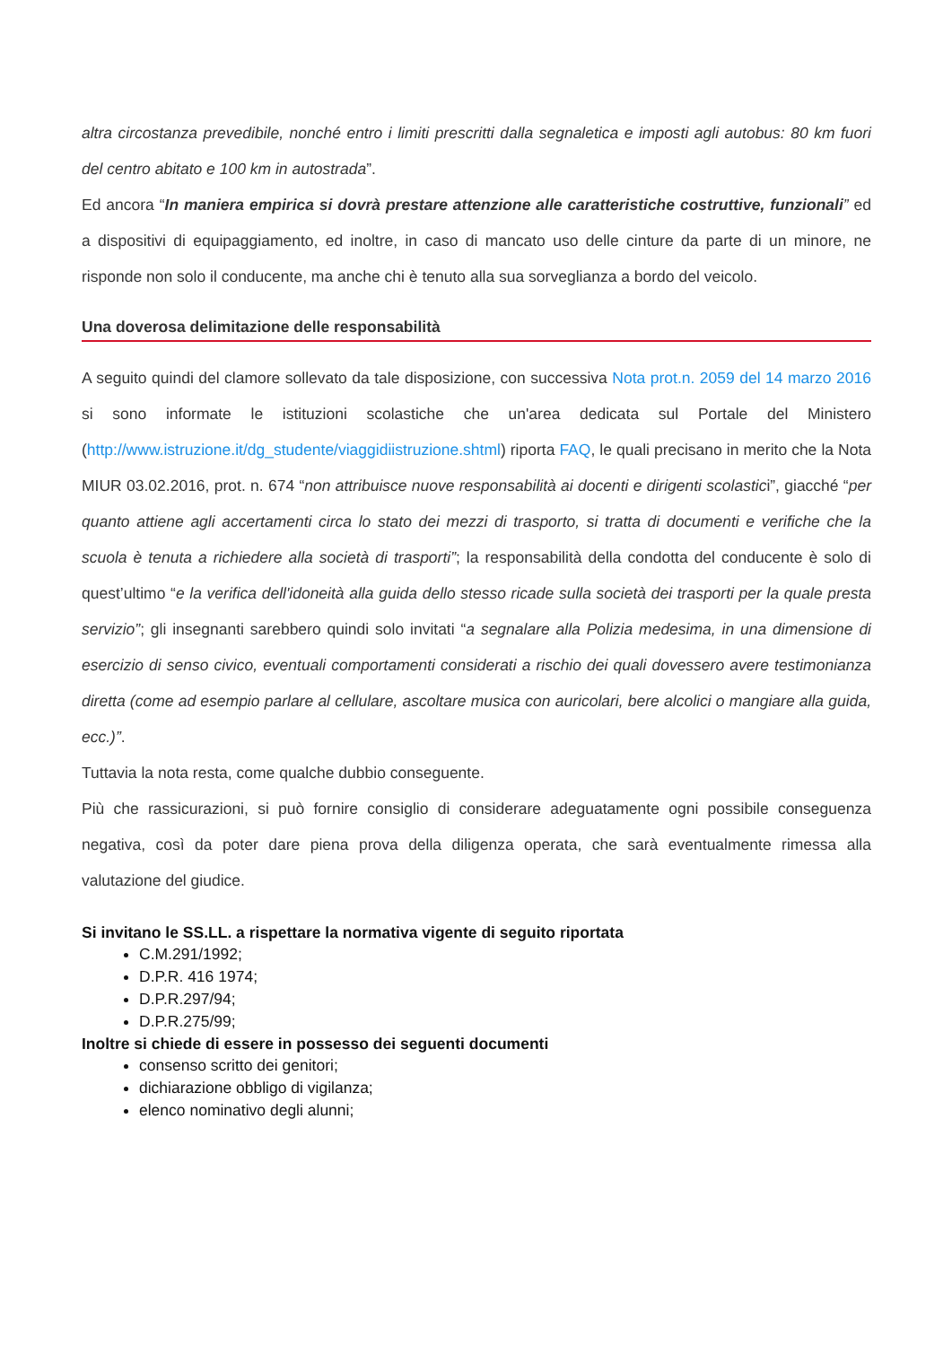altra circostanza prevedibile, nonché entro i limiti prescritti dalla segnaletica e imposti agli autobus: 80 km fuori del centro abitato e 100 km in autostrada”.
Ed ancora “In maniera empirica si dovrà prestare attenzione alle caratteristiche costruttive, funzionali” ed a dispositivi di equipaggiamento, ed inoltre, in caso di mancato uso delle cinture da parte di un minore, ne risponde non solo il conducente, ma anche chi è tenuto alla sua sorveglianza a bordo del veicolo.
Una doverosa delimitazione delle responsabilità
A seguito quindi del clamore sollevato da tale disposizione, con successiva Nota prot.n. 2059 del 14 marzo 2016 si sono informate le istituzioni scolastiche che un'area dedicata sul Portale del Ministero (http://www.istruzione.it/dg_studente/viaggidiistruzione.shtml) riporta FAQ, le quali precisano in merito che la Nota MIUR 03.02.2016, prot. n. 674 “non attribuisce nuove responsabilità ai docenti e dirigenti scolastici”, giacché “per quanto attiene agli accertamenti circa lo stato dei mezzi di trasporto, si tratta di documenti e verifiche che la scuola è tenuta a richiedere alla società di trasporti”; la responsabilità della condotta del conducente è solo di quest’ultimo “e la verifica dell'idoneità alla guida dello stesso ricade sulla società dei trasporti per la quale presta servizio”; gli insegnanti sarebbero quindi solo invitati “a segnalare alla Polizia medesima, in una dimensione di esercizio di senso civico, eventuali comportamenti considerati a rischio dei quali dovessero avere testimonianza diretta (come ad esempio parlare al cellulare, ascoltare musica con auricolari, bere alcolici o mangiare alla guida, ecc.)”.
Tuttavia la nota resta, come qualche dubbio conseguente.
Più che rassicurazioni, si può fornire consiglio di considerare adeguatamente ogni possibile conseguenza negativa, così da poter dare piena prova della diligenza operata, che sarà eventualmente rimessa alla valutazione del giudice.
Si invitano le SS.LL. a rispettare la normativa vigente di seguito riportata
C.M.291/1992;
D.P.R. 416 1974;
D.P.R.297/94;
D.P.R.275/99;
Inoltre si chiede di essere in possesso dei seguenti documenti
consenso scritto dei genitori;
dichiarazione obbligo di vigilanza;
elenco nominativo degli alunni;